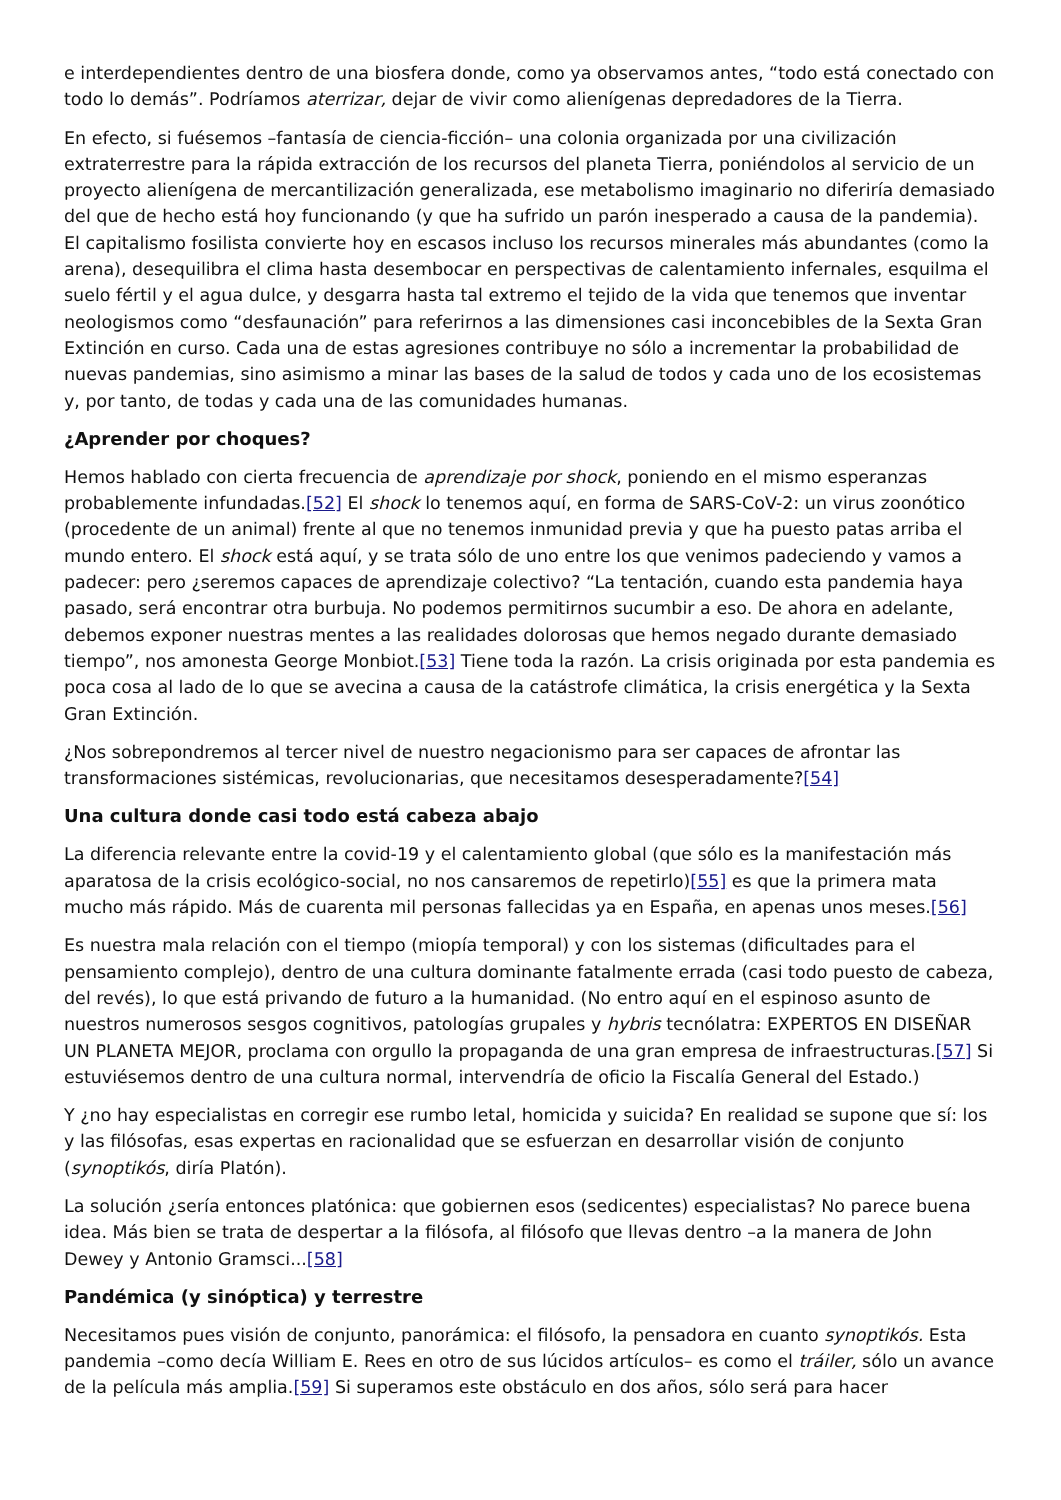e interdependientes dentro de una biosfera donde, como ya observamos antes, “todo está conectado con todo lo demás”. Podríamos aterrizar, dejar de vivir como alienígenas depredadores de la Tierra.
En efecto, si fuésemos –fantasía de ciencia-ficción– una colonia organizada por una civilización extraterrestre para la rápida extracción de los recursos del planeta Tierra, poniéndolos al servicio de un proyecto alienígena de mercantilización generalizada, ese metabolismo imaginario no diferiría demasiado del que de hecho está hoy funcionando (y que ha sufrido un parón inesperado a causa de la pandemia). El capitalismo fosilista convierte hoy en escasos incluso los recursos minerales más abundantes (como la arena), desequilibra el clima hasta desembocar en perspectivas de calentamiento infernales, esquilma el suelo fértil y el agua dulce, y desgarra hasta tal extremo el tejido de la vida que tenemos que inventar neologismos como “desfaunación” para referirnos a las dimensiones casi inconcebibles de la Sexta Gran Extinción en curso. Cada una de estas agresiones contribuye no sólo a incrementar la probabilidad de nuevas pandemias, sino asimismo a minar las bases de la salud de todos y cada uno de los ecosistemas y, por tanto, de todas y cada una de las comunidades humanas.
¿Aprender por choques?
Hemos hablado con cierta frecuencia de aprendizaje por shock, poniendo en el mismo esperanzas probablemente infundadas.[52] El shock lo tenemos aquí, en forma de SARS-CoV-2: un virus zoonótico (procedente de un animal) frente al que no tenemos inmunidad previa y que ha puesto patas arriba el mundo entero. El shock está aquí, y se trata sólo de uno entre los que venimos padeciendo y vamos a padecer: pero ¿seremos capaces de aprendizaje colectivo? “La tentación, cuando esta pandemia haya pasado, será encontrar otra burbuja. No podemos permitirnos sucumbir a eso. De ahora en adelante, debemos exponer nuestras mentes a las realidades dolorosas que hemos negado durante demasiado tiempo”, nos amonesta George Monbiot.[53] Tiene toda la razón. La crisis originada por esta pandemia es poca cosa al lado de lo que se avecina a causa de la catástrofe climática, la crisis energética y la Sexta Gran Extinción.
¿Nos sobrepondremos al tercer nivel de nuestro negacionismo para ser capaces de afrontar las transformaciones sistémicas, revolucionarias, que necesitamos desesperadamente?[54]
Una cultura donde casi todo está cabeza abajo
La diferencia relevante entre la covid-19 y el calentamiento global (que sólo es la manifestación más aparatosa de la crisis ecológico-social, no nos cansaremos de repetirlo)[55] es que la primera mata mucho más rápido. Más de cuarenta mil personas fallecidas ya en España, en apenas unos meses.[56]
Es nuestra mala relación con el tiempo (miopía temporal) y con los sistemas (dificultades para el pensamiento complejo), dentro de una cultura dominante fatalmente errada (casi todo puesto de cabeza, del revés), lo que está privando de futuro a la humanidad. (No entro aquí en el espinoso asunto de nuestros numerosos sesgos cognitivos, patologías grupales y hybris tecnólatra: EXPERTOS EN DISEÑAR UN PLANETA MEJOR, proclama con orgullo la propaganda de una gran empresa de infraestructuras.[57] Si estuviésemos dentro de una cultura normal, intervendría de oficio la Fiscalía General del Estado.)
Y ¿no hay especialistas en corregir ese rumbo letal, homicida y suicida? En realidad se supone que sí: los y las filósofas, esas expertas en racionalidad que se esfuerzan en desarrollar visión de conjunto (synoptikós, diría Platón).
La solución ¿sería entonces platónica: que gobiernen esos (sedicentes) especialistas? No parece buena idea. Más bien se trata de despertar a la filósofa, al filósofo que llevas dentro –a la manera de John Dewey y Antonio Gramsci...[58]
Pandémica (y sinóptica) y terrestre
Necesitamos pues visión de conjunto, panorámica: el filósofo, la pensadora en cuanto synoptikós. Esta pandemia –como decía William E. Rees en otro de sus lúcidos artículos– es como el tráiler, sólo un avance de la película más amplia.[59] Si superamos este obstáculo en dos años, sólo será para hacer